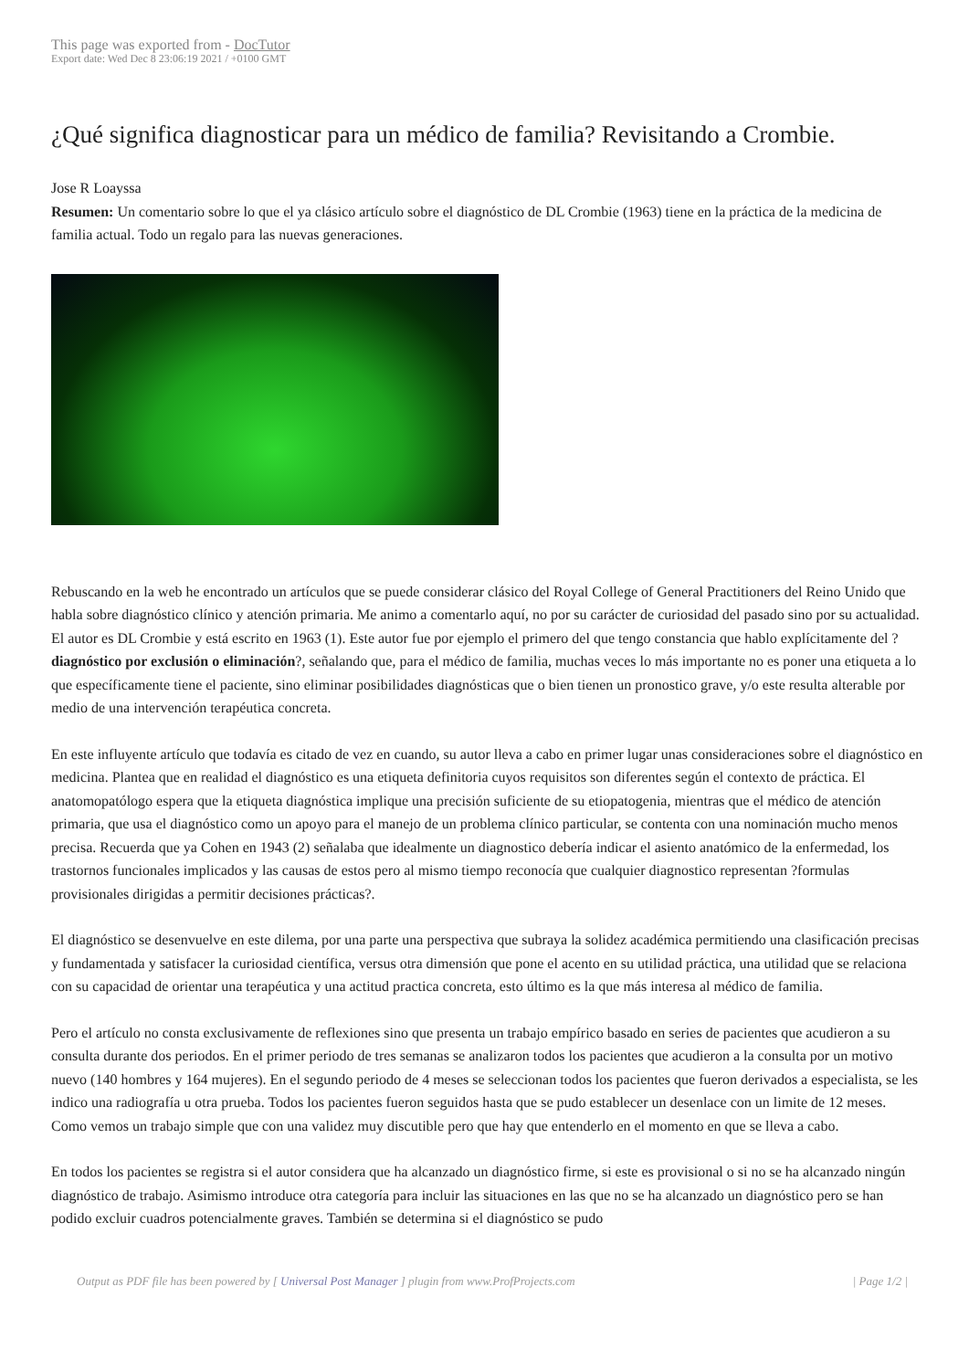This page was exported from - DocTutor
Export date: Wed Dec 8 23:06:19 2021 / +0100 GMT
¿Qué significa diagnosticar para un médico de familia? Revisitando a Crombie.
Jose R Loayssa
Resumen: Un comentario sobre lo que el ya clásico artículo sobre el diagnóstico de DL Crombie (1963) tiene en la práctica de la medicina de familia actual. Todo un regalo para las nuevas generaciones.
Rebuscando en la web he encontrado un artículos que se puede considerar clásico del Royal College of General Practitioners del Reino Unido que habla sobre diagnóstico clínico y atención primaria. Me animo a comentarlo aquí, no por su carácter de curiosidad del pasado sino por su actualidad. El autor es DL Crombie y está escrito en 1963 (1). Este autor fue por ejemplo el primero del que tengo constancia que hablo explícitamente del ?diagnóstico por exclusión o eliminación?, señalando que, para el médico de familia, muchas veces lo más importante no es poner una etiqueta a lo que específicamente tiene el paciente, sino eliminar posibilidades diagnósticas que o bien tienen un pronostico grave, y/o este resulta alterable por medio de una intervención terapéutica concreta.
En este influyente artículo que todavía es citado de vez en cuando, su autor lleva a cabo en primer lugar unas consideraciones sobre el diagnóstico en medicina. Plantea que en realidad el diagnóstico es una etiqueta definitoria cuyos requisitos son diferentes según el contexto de práctica. El anatomopatólogo espera que la etiqueta diagnóstica implique una precisión suficiente de su etiopatogenia, mientras que el médico de atención primaria, que usa el diagnóstico como un apoyo para el manejo de un problema clínico particular, se contenta con una nominación mucho menos precisa. Recuerda que ya Cohen en 1943 (2) señalaba que idealmente un diagnostico debería indicar el asiento anatómico de la enfermedad, los trastornos funcionales implicados y las causas de estos pero al mismo tiempo reconocía que cualquier diagnostico representan ?formulas provisionales dirigidas a permitir decisiones prácticas?.
El diagnóstico se desenvuelve en este dilema, por una parte una perspectiva que subraya la solidez académica permitiendo una clasificación precisas y fundamentada y satisfacer la curiosidad científica, versus otra dimensión que pone el acento en su utilidad práctica, una utilidad que se relaciona con su capacidad de orientar una terapéutica y una actitud practica concreta, esto último es la que más interesa al médico de familia.
Pero el artículo no consta exclusivamente de reflexiones sino que presenta un trabajo empírico basado en series de pacientes que acudieron a su consulta durante dos periodos. En el primer periodo de tres semanas se analizaron todos los pacientes que acudieron a la consulta por un motivo nuevo (140 hombres y 164 mujeres). En el segundo periodo de 4 meses se seleccionan todos los pacientes que fueron derivados a especialista, se les indico una radiografía u otra prueba. Todos los pacientes fueron seguidos hasta que se pudo establecer un desenlace con un limite de 12 meses. Como vemos un trabajo simple que con una validez muy discutible pero que hay que entenderlo en el momento en que se lleva a cabo.
En todos los pacientes se registra si el autor considera que ha alcanzado un diagnóstico firme, si este es provisional o si no se ha alcanzado ningún diagnóstico de trabajo. Asimismo introduce otra categoría para incluir las situaciones en las que no se ha alcanzado un diagnóstico pero se han podido excluir cuadros potencialmente graves. También se determina si el diagnóstico se pudo
Output as PDF file has been powered by [ Universal Post Manager ] plugin from www.ProfProjects.com
| Page 1/2 |